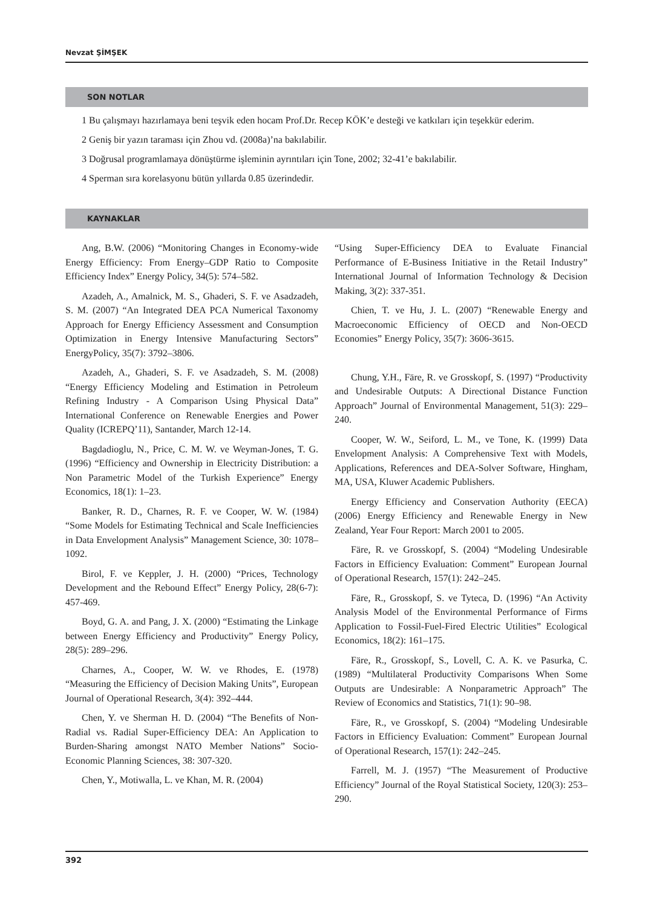Nevzat ŞİMŞEK
SON NOTLAR
1 Bu çalışmayı hazırlamaya beni teşvik eden hocam Prof.Dr. Recep KÖK’e desteği ve katkıları için teşekkür ederim.
2 Geniş bir yazın taraması için Zhou vd. (2008a)’na bakılabilir.
3 Doğrusal programlamaya dönüştürme işleminin ayrıntıları için Tone, 2002; 32-41’e bakılabilir.
4 Sperman sıra korelasyonu bütün yıllarda 0.85 üzerindedir.
KAYNAKLAR
Ang, B.W. (2006) “Monitoring Changes in Economy-wide Energy Efficiency: From Energy–GDP Ratio to Composite Efficiency Index” Energy Policy, 34(5): 574–582.
Azadeh, A., Amalnick, M. S., Ghaderi, S. F. ve Asadzadeh, S. M. (2007) “An Integrated DEA PCA Numerical Taxonomy Approach for Energy Efficiency Assessment and Consumption Optimization in Energy Intensive Manufacturing Sectors” EnergyPolicy, 35(7): 3792–3806.
Azadeh, A., Ghaderi, S. F. ve Asadzadeh, S. M. (2008) “Energy Efficiency Modeling and Estimation in Petroleum Refining Industry - A Comparison Using Physical Data” International Conference on Renewable Energies and Power Quality (ICREPQ’11), Santander, March 12-14.
Bagdadioglu, N., Price, C. M. W. ve Weyman-Jones, T. G. (1996) “Efficiency and Ownership in Electricity Distribution: a Non Parametric Model of the Turkish Experience” Energy Economics, 18(1): 1–23.
Banker, R. D., Charnes, R. F. ve Cooper, W. W. (1984) “Some Models for Estimating Technical and Scale Inefficiencies in Data Envelopment Analysis” Management Science, 30: 1078–1092.
Birol, F. ve Keppler, J. H. (2000) “Prices, Technology Development and the Rebound Effect” Energy Policy, 28(6-7): 457-469.
Boyd, G. A. and Pang, J. X. (2000) “Estimating the Linkage between Energy Efficiency and Productivity” Energy Policy, 28(5): 289–296.
Charnes, A., Cooper, W. W. ve Rhodes, E. (1978) “Measuring the Efficiency of Decision Making Units”, European Journal of Operational Research, 3(4): 392–444.
Chen, Y. ve Sherman H. D. (2004) “The Benefits of Non-Radial vs. Radial Super-Efficiency DEA: An Application to Burden-Sharing amongst NATO Member Nations” Socio-Economic Planning Sciences, 38: 307-320.
Chen, Y., Motiwalla, L. ve Khan, M. R. (2004)
“Using Super-Efficiency DEA to Evaluate Financial Performance of E-Business Initiative in the Retail Industry” International Journal of Information Technology & Decision Making, 3(2): 337-351.
Chien, T. ve Hu, J. L. (2007) “Renewable Energy and Macroeconomic Efficiency of OECD and Non-OECD Economies” Energy Policy, 35(7): 3606-3615.
Chung, Y.H., Färe, R. ve Grosskopf, S. (1997) “Productivity and Undesirable Outputs: A Directional Distance Function Approach” Journal of Environmental Management, 51(3): 229–240.
Cooper, W. W., Seiford, L. M., ve Tone, K. (1999) Data Envelopment Analysis: A Comprehensive Text with Models, Applications, References and DEA-Solver Software, Hingham, MA, USA, Kluwer Academic Publishers.
Energy Efficiency and Conservation Authority (EECA) (2006) Energy Efficiency and Renewable Energy in New Zealand, Year Four Report: March 2001 to 2005.
Färe, R. ve Grosskopf, S. (2004) “Modeling Undesirable Factors in Efficiency Evaluation: Comment” European Journal of Operational Research, 157(1): 242–245.
Färe, R., Grosskopf, S. ve Tyteca, D. (1996) “An Activity Analysis Model of the Environmental Performance of Firms Application to Fossil-Fuel-Fired Electric Utilities” Ecological Economics, 18(2): 161–175.
Färe, R., Grosskopf, S., Lovell, C. A. K. ve Pasurka, C. (1989) “Multilateral Productivity Comparisons When Some Outputs are Undesirable: A Nonparametric Approach” The Review of Economics and Statistics, 71(1): 90–98.
Färe, R., ve Grosskopf, S. (2004) “Modeling Undesirable Factors in Efficiency Evaluation: Comment” European Journal of Operational Research, 157(1): 242–245.
Farrell, M. J. (1957) “The Measurement of Productive Efficiency” Journal of the Royal Statistical Society, 120(3): 253–290.
392